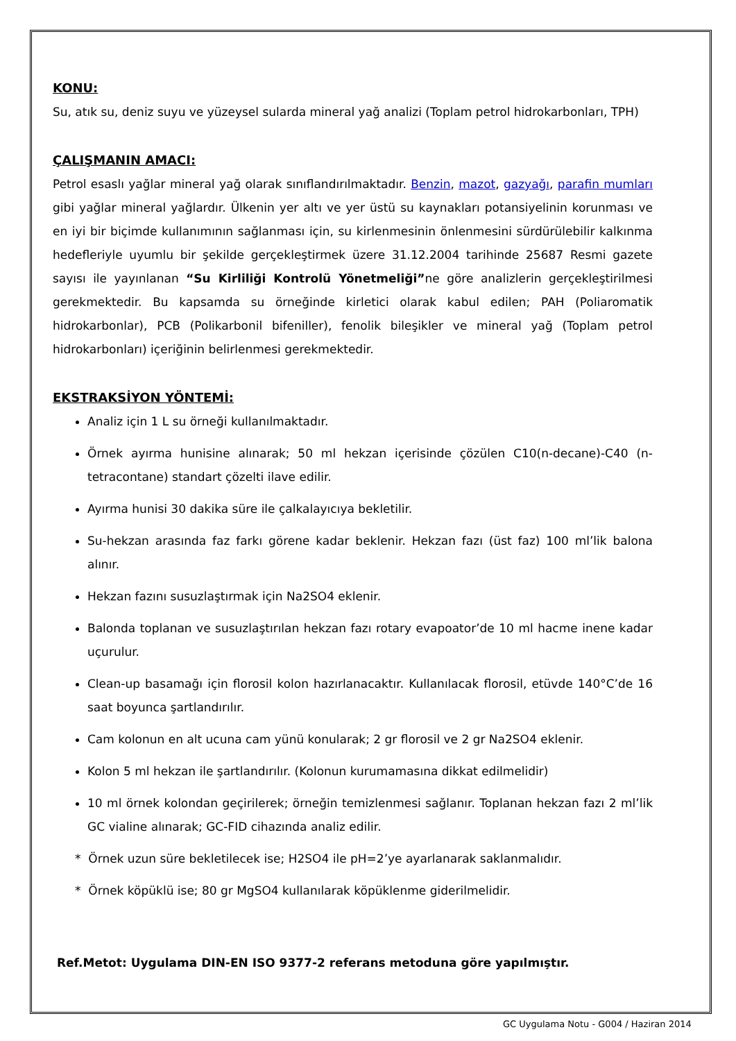KONU:
Su, atık su, deniz suyu ve yüzeysel sularda mineral yağ analizi (Toplam petrol hidrokarbonları, TPH)
ÇALIŞMANIN AMACI:
Petrol esaslı yağlar mineral yağ olarak sınıflandırılmaktadır. Benzin, mazot, gazyağı, parafin mumları gibi yağlar mineral yağlardır. Ülkenin yer altı ve yer üstü su kaynakları potansiyelinin korunması ve en iyi bir biçimde kullanımının sağlanması için, su kirlenmesinin önlenmesini sürdürülebilir kalkınma hedefleriyle uyumlu bir şekilde gerçekleştirmek üzere 31.12.2004 tarihinde 25687 Resmi gazete sayısı ile yayınlanan “Su Kirliliği Kontrolü Yönetmeliği”ne göre analizlerin gerçekleştirilmesi gerekmektedir. Bu kapsamda su örneğinde kirletici olarak kabul edilen; PAH (Poliaromatik hidrokarbonlar), PCB (Polikarbonil bifeniller), fenolik bileşikler ve mineral yağ (Toplam petrol hidrokarbonları) içeriğinin belirlenmesi gerekmektedir.
EKSTRAKSİYON YÖNTEMİ:
Analiz için 1 L su örneği kullanılmaktadır.
Örnek ayırma hunisine alınarak; 50 ml hekzan içerisinde çözülen C10(n-decane)-C40 (n-tetracontane) standart çözelti ilave edilir.
Ayırma hunisi 30 dakika süre ile çalkalayıcıya bekletilir.
Su-hekzan arasında faz farkı görene kadar beklenir. Hekzan fazı (üst faz) 100 ml’lik balona alınır.
Hekzan fazını susuzlaştırmak için Na2SO4 eklenir.
Balonda toplanan ve susuzlaştırılan hekzan fazı rotary evapoator’de 10 ml hacme inene kadar uçurulur.
Clean-up basamağı için florosil kolon hazırlanacaktır. Kullanılacak florosil, etüvde 140°C’de 16 saat boyunca şartlandırılır.
Cam kolonun en alt ucuna cam yünü konularak; 2 gr florosil ve 2 gr Na2SO4 eklenir.
Kolon 5 ml hekzan ile şartlandırılır. (Kolonun kurumamasına dikkat edilmelidir)
10 ml örnek kolondan geçirilerek; örneğin temizlenmesi sağlanır. Toplanan hekzan fazı 2 ml’lik GC vialine alınarak; GC-FID cihazında analiz edilir.
* Örnek uzun süre bekletilecek ise; H2SO4 ile pH=2’ye ayarlanarak saklanmalıdır.
* Örnek köpüklü ise; 80 gr MgSO4 kullanılarak köpüklenme giderilmelidir.
Ref.Metot: Uygulama DIN-EN ISO 9377-2 referans metoduna göre yapılmıştır.
GC Uygulama Notu - G004 / Haziran 2014